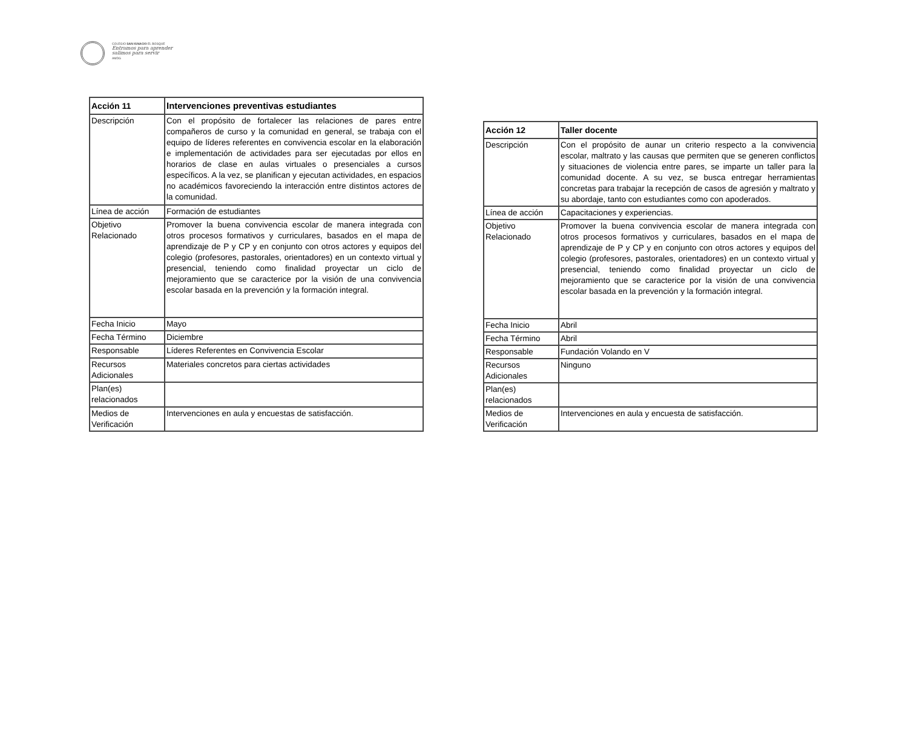COLEGIO SAN IGNACIO EL BOSQUE
Entramos para aprender
salimos para servir
AMDG
| Acción 11 | Intervenciones preventivas estudiantes |
| --- | --- |
| Descripción | Con el propósito de fortalecer las relaciones de pares entre compañeros de curso y la comunidad en general, se trabaja con el equipo de líderes referentes en convivencia escolar en la elaboración e implementación de actividades para ser ejecutadas por ellos en horarios de clase en aulas virtuales o presenciales a cursos específicos. A la vez, se planifican y ejecutan actividades, en espacios no académicos favoreciendo la interacción entre distintos actores de la comunidad. |
| Línea de acción | Formación de estudiantes |
| Objetivo Relacionado | Promover la buena convivencia escolar de manera integrada con otros procesos formativos y curriculares, basados en el mapa de aprendizaje de P y CP y en conjunto con otros actores y equipos del colegio (profesores, pastorales, orientadores) en un contexto virtual y presencial, teniendo como finalidad proyectar un ciclo de mejoramiento que se caracterice por la visión de una convivencia escolar basada en la prevención y la formación integral. |
| Fecha Inicio | Mayo |
| Fecha Término | Diciembre |
| Responsable | Líderes Referentes en Convivencia Escolar |
| Recursos Adicionales | Materiales concretos para ciertas actividades |
| Plan(es) relacionados | |
| Medios de Verificación | Intervenciones en aula y encuestas de satisfacción. |
| Acción 12 | Taller docente |
| --- | --- |
| Descripción | Con el propósito de aunar un criterio respecto a la convivencia escolar, maltrato y las causas que permiten que se generen conflictos y situaciones de violencia entre pares, se imparte un taller para la comunidad docente. A su vez, se busca entregar herramientas concretas para trabajar la recepción de casos de agresión y maltrato y su abordaje, tanto con estudiantes como con apoderados. |
| Línea de acción | Capacitaciones y experiencias. |
| Objetivo Relacionado | Promover la buena convivencia escolar de manera integrada con otros procesos formativos y curriculares, basados en el mapa de aprendizaje de P y CP y en conjunto con otros actores y equipos del colegio (profesores, pastorales, orientadores) en un contexto virtual y presencial, teniendo como finalidad proyectar un ciclo de mejoramiento que se caracterice por la visión de una convivencia escolar basada en la prevención y la formación integral. |
| Fecha Inicio | Abril |
| Fecha Término | Abril |
| Responsable | Fundación Volando en V |
| Recursos Adicionales | Ninguno |
| Plan(es) relacionados | |
| Medios de Verificación | Intervenciones en aula y encuesta de satisfacción. |